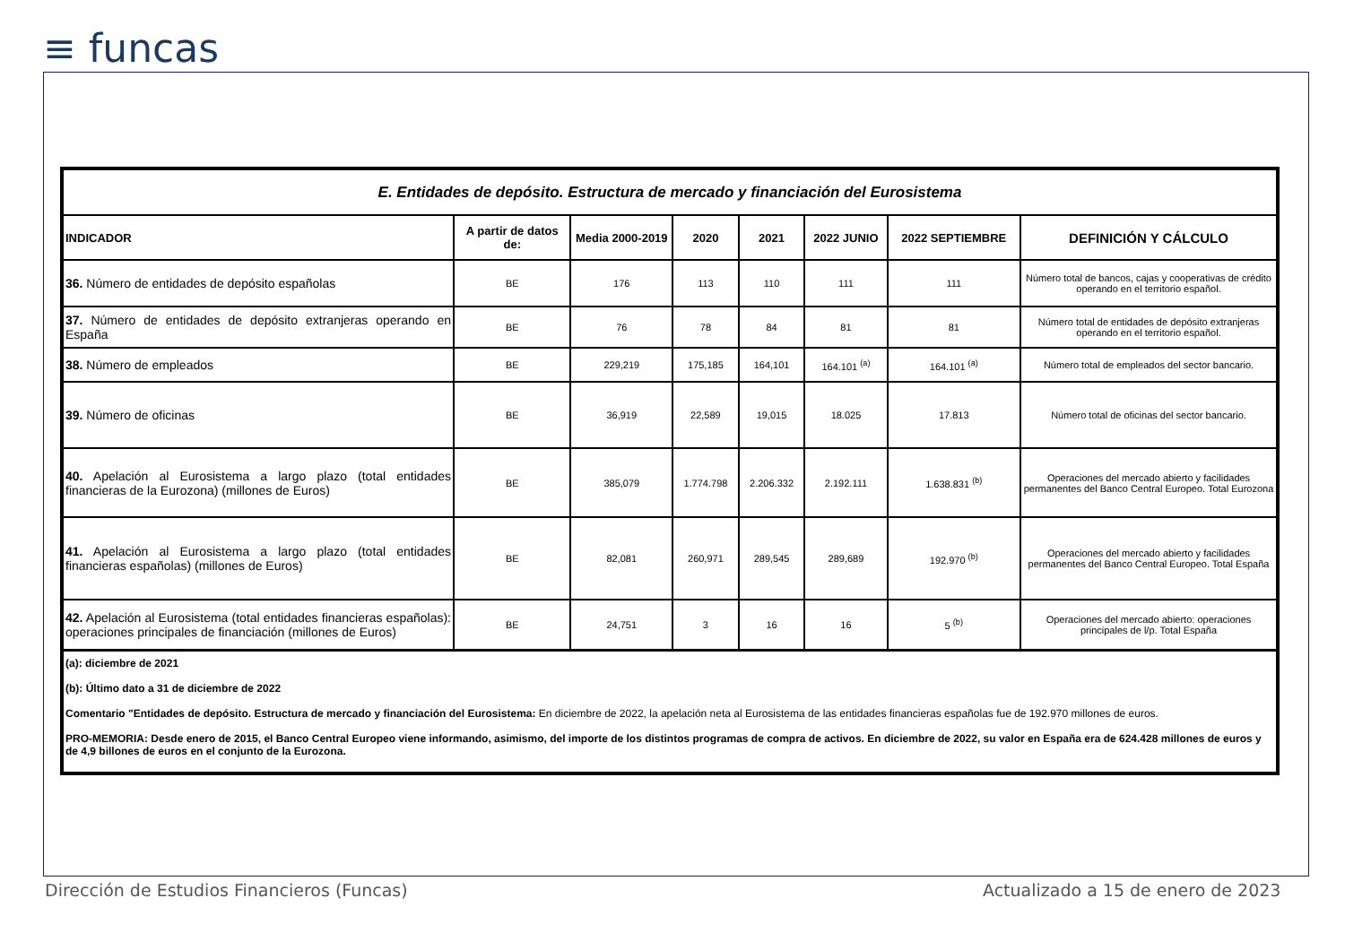≡ funcas
| E. Entidades de depósito. Estructura de mercado y financiación del Eurosistema | | | | | | | |
| INDICADOR | A partir de datos de: | Media 2000-2019 | 2020 | 2021 | 2022 JUNIO | 2022 SEPTIEMBRE | DEFINICIÓN Y CÁLCULO |
| 36. Número de entidades de depósito españolas | BE | 176 | 113 | 110 | 111 | 111 | Número total de bancos, cajas y cooperativas de crédito operando en el territorio español. |
| 37. Número de entidades de depósito extranjeras operando en España | BE | 76 | 78 | 84 | 81 | 81 | Número total de entidades de depósito extranjeras operando en el territorio español. |
| 38. Número de empleados | BE | 229,219 | 175,185 | 164,101 | 164.101 <sup>(a)</sup> | 164.101 <sup>(a)</sup> | Número total de empleados del sector bancario. |
| 39. Número de oficinas | BE | 36,919 | 22,589 | 19,015 | 18.025 | 17.813 | Número total de oficinas del sector bancario. |
| 40. Apelación al Eurosistema a largo plazo (total entidades financieras de la Eurozona) (millones de Euros) | BE | 385,079 | 1.774.798 | 2.206.332 | 2.192.111 | 1.638.831 <sup>(b)</sup> | Operaciones del mercado abierto y facilidades permanentes del Banco Central Europeo. Total Eurozona |
| 41. Apelación al Eurosistema a largo plazo (total entidades financieras españolas) (millones de Euros) | BE | 82,081 | 260,971 | 289,545 | 289,689 | 192.970 <sup>(b)</sup> | Operaciones del mercado abierto y facilidades permanentes del Banco Central Europeo. Total España |
| 42. Apelación al Eurosistema (total entidades financieras españolas): operaciones principales de financiación (millones de Euros) | BE | 24,751 | 3 | 16 | 16 | 5 <sup>(b)</sup> | Operaciones del mercado abierto: operaciones principales de l/p. Total España |
| (a): diciembre de 2021 (b): Último dato a 31 de diciembre de 2022 Comentario "Entidades de depósito. Estructura de mercado y financiación del Eurosistema: En diciembre de 2022, la apelación neta al Eurosistema de las entidades financieras españolas fue de 192.970 millones de euros. PRO-MEMORIA: Desde enero de 2015, el Banco Central Europeo viene informando, asimismo, del importe de los distintos programas de compra de activos. En diciembre de 2022, su valor en España era de 624.428 millones de euros y de 4,9 billones de euros en el conjunto de la Eurozona. | | | | | | | |
Dirección de Estudios Financieros (Funcas)
Actualizado a 15 de enero de 2023